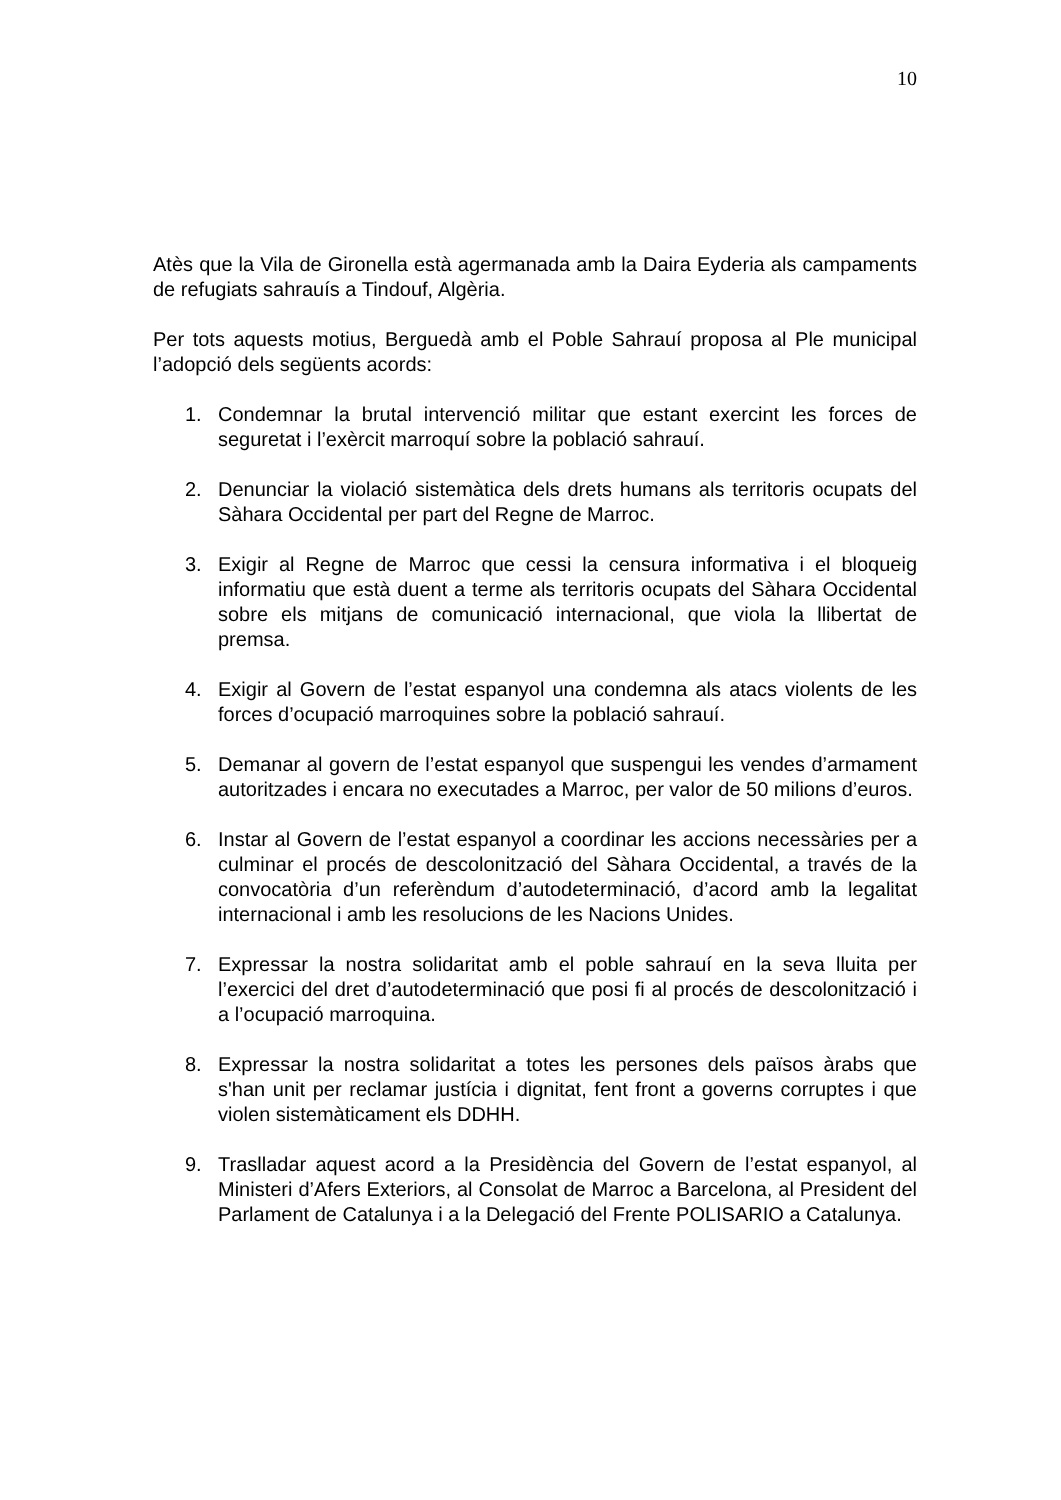10
Atès que la Vila de Gironella està agermanada amb la Daira Eyderia als campaments de refugiats sahrauís a Tindouf, Algèria.
Per tots aquests motius, Berguedà amb el Poble Sahrauí proposa al Ple municipal l’adopció dels següents acords:
1. Condemnar la brutal intervenció militar que estant exercint les forces de seguretat i l’exèrcit marroquí sobre la població sahrauí.
2. Denunciar la violació sistemàtica dels drets humans als territoris ocupats del Sàhara Occidental per part del Regne de Marroc.
3. Exigir al Regne de Marroc que cessi la censura informativa i el bloqueig informatiu que està duent a terme als territoris ocupats del Sàhara Occidental sobre els mitjans de comunicació internacional, que viola la llibertat de premsa.
4. Exigir al Govern de l’estat espanyol una condemna als atacs violents de les forces d’ocupació marroquines sobre la població sahrauí.
5. Demanar al govern de l’estat espanyol que suspengui les vendes d’armament autoritzades i encara no executades a Marroc, per valor de 50 milions d’euros.
6. Instar al Govern de l’estat espanyol a coordinar les accions necessàries per a culminar el procés de descolonització del Sàhara Occidental, a través de la convocatòria d’un referèndum d’autodeterminació, d’acord amb la legalitat internacional i amb les resolucions de les Nacions Unides.
7. Expressar la nostra solidaritat amb el poble sahrauí en la seva lluita per l’exercici del dret d’autodeterminació que posi fi al procés de descolonització i a l’ocupació marroquina.
8. Expressar la nostra solidaritat a totes les persones dels països àrabs que s'han unit per reclamar justícia i dignitat, fent front a governs corruptes i que violen sistemàticament els DDHH.
9. Traslladar aquest acord a la Presidència del Govern de l’estat espanyol, al Ministeri d’Afers Exteriors, al Consolat de Marroc a Barcelona, al President del Parlament de Catalunya i a la Delegació del Frente POLISARIO a Catalunya.